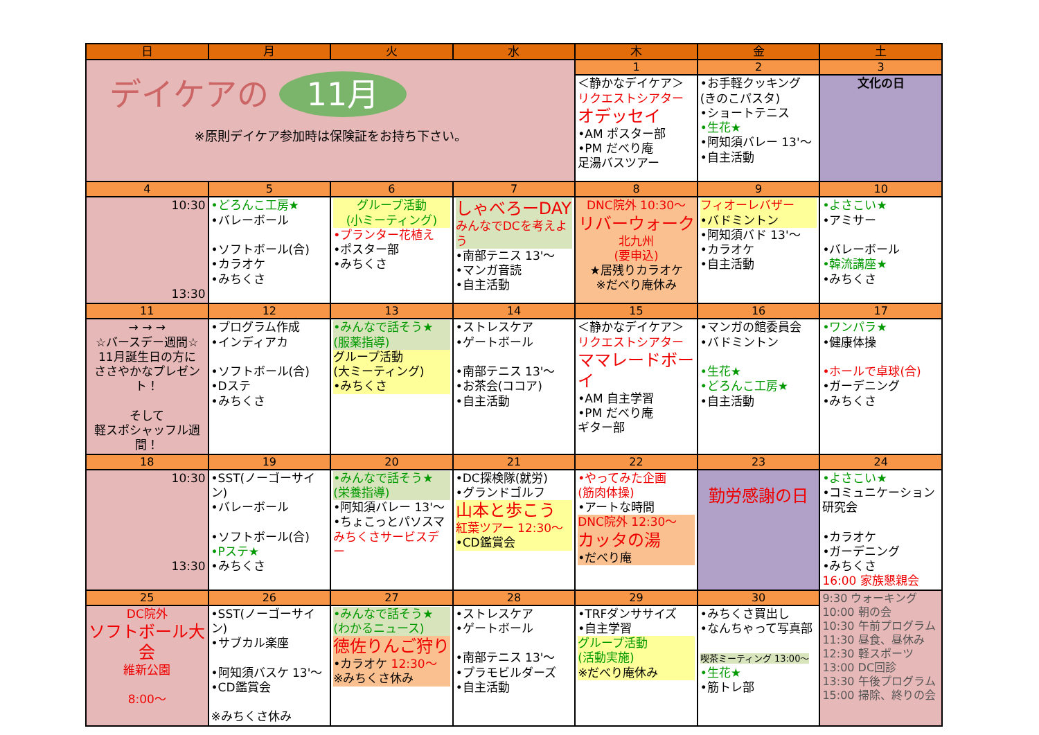| 日 | 月 | 火 | 水 | 木 | 金 | 土 |
| --- | --- | --- | --- | --- | --- | --- |
| デイケアの 11月 ※原則デイケア参加時は保険証をお持ち下さい。 | | | | 1 | 2 | 3 |
| | | | | ＜静かなデイケア＞ リクエストシアター オデッセイ •AM ポスター部 •PM だべり庵 足湯バスツアー | •お手軽クッキング (きのこパスタ) •ショートテニス •生花★ •阿知須バレー 13'～ •自主活動 | 文化の日 |
| 4 | 5 | 6 | 7 | 8 | 9 | 10 |
| 10:30 13:30 | •どろんこ工房★ •バレーボール •ソフトボール(合) •カラオケ •みちくさ | グループ活動 (小ミーティング) •プランター花植え •ポスター部 •みちくさ | しゃべろーDAY みんなでDCを考えよう •南部テニス 13'～ •マンガ音読 •自主活動 | DNC院外 10:30～ リバーウォーク 北九州 (要申込) ★居残りカラオケ ※だべり庵休み | フィオーレバザー •バドミントン •阿知須バド 13'～ •カラオケ •自主活動 | •よさこい★ •アミサー •バレーボール •韓流講座★ •みちくさ |
| 11 | 12 | 13 | 14 | 15 | 16 | 17 |
| → → → ☆バースデー週間☆ 11月誕生日の方に ささやかなプレゼント！ そして 軽スポシャッフル週間！ | •プログラム作成 •インディアカ •ソフトボール(合) •Dステ •みちくさ | •みんなで話そう★ (服薬指導) グループ活動 (大ミーティング) •みちくさ | •ストレスケア •ゲートボール •南部テニス 13'～ •お茶会(ココア) •自主活動 | ＜静かなデイケア＞ リクエストシアター ママレードボーイ •AM 自主学習 •PM だべり庵 ギター部 | •マンガの館委員会 •バドミントン •生花★ •どろんこ工房★ •自主活動 | •ワンパラ★ •健康体操 •ホールで卓球(合) •ガーデニング •みちくさ |
| 18 | 19 | 20 | 21 | 22 | 23 | 24 |
| 10:30 13:30 | •SST(ノーゴーサイン) •バレーボール •ソフトボール(合) •Pステ★ •みちくさ | •みんなで話そう★ (栄養指導) •阿知須バレー 13'～ •ちょこっとパソスマ みちくさサービスデー | •DC探検隊(就労) •グランドゴルフ 山本と歩こう 紅葉ツアー 12:30～ •CD鑑賞会 | •やってみた企画 (筋肉体操) •アートな時間 DNC院外 12:30～ カッタの湯 •だべり庵 | 勤労感謝の日 | •よさこい★ •コミュニケーション研究会 •カラオケ •ガーデニング •みちくさ 16:00 家族懇親会 |
| 25 | 26 | 27 | 28 | 29 | 30 | 9:30 ウォーキング 10:00 朝の会 10:30 午前プログラム 11:30 昼食、昼休み 12:30 軽スポーツ 13:00 DC回診 13:30 午後プログラム 15:00 掃除、終りの会 |
| DC院外 ソフトボール大会 維新公園 8:00～ | •SST(ノーゴーサイン) •サブカル楽座 •阿知須バスケ 13'～ •CD鑑賞会 ※みちくさ休み | •みんなで話そう★ (わかるニュース) 徳佐りんご狩り •カラオケ 12:30～ ※みちくさ休み | •ストレスケア •ゲートボール •南部テニス 13'～ •プラモビルダーズ •自主活動 | •TRFダンササイズ •自主学習 グループ活動 (活動実施) ※だべり庵休み | •みちくさ買出し •なんちゃって写真部 喫茶ミーティング 13:00～ •生花★ •筋トレ部 | |